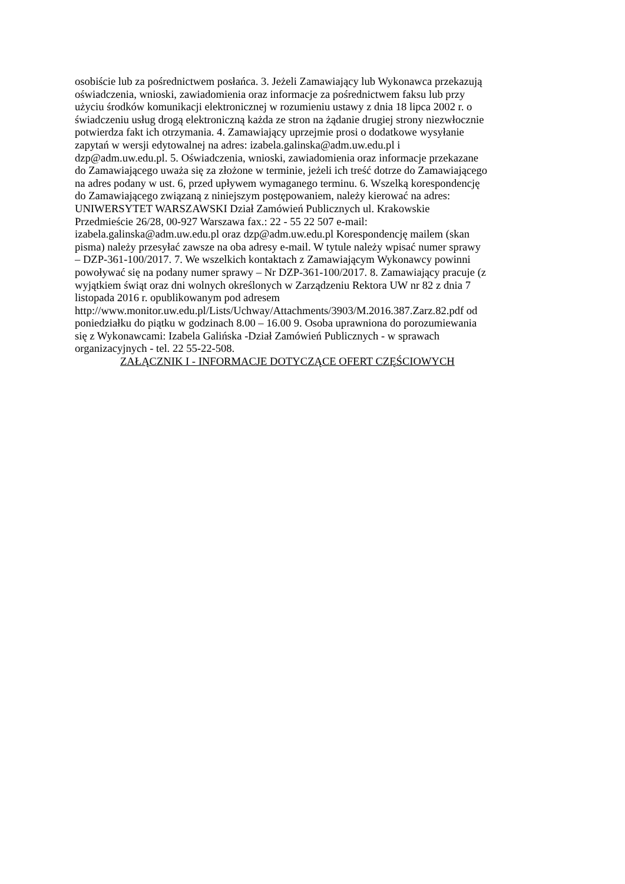osobiście lub za pośrednictwem posłańca. 3. Jeżeli Zamawiający lub Wykonawca przekazują
oświadczenia, wnioski, zawiadomienia oraz informacje za pośrednictwem faksu lub przy
użyciu środków komunikacji elektronicznej w rozumieniu ustawy z dnia 18 lipca 2002 r. o
świadczeniu usług drogą elektroniczną każda ze stron na żądanie drugiej strony niezwłocznie
potwierdza fakt ich otrzymania. 4. Zamawiający uprzejmie prosi o dodatkowe wysyłanie
zapytań w wersji edytowalnej na adres: izabela.galinska@adm.uw.edu.pl i
dzp@adm.uw.edu.pl. 5. Oświadczenia, wnioski, zawiadomienia oraz informacje przekazane
do Zamawiającego uważa się za złożone w terminie, jeżeli ich treść dotrze do Zamawiającego
na adres podany w ust. 6, przed upływem wymaganego terminu. 6. Wszelką korespondencję
do Zamawiającego związaną z niniejszym postępowaniem, należy kierować na adres:
UNIWERSYTET WARSZAWSKI Dział Zamówień Publicznych ul. Krakowskie
Przedmieście 26/28, 00-927 Warszawa fax.: 22 - 55 22 507 e-mail:
izabela.galinska@adm.uw.edu.pl oraz dzp@adm.uw.edu.pl Korespondencję mailem (skan
pisma) należy przesyłać zawsze na oba adresy e-mail. W tytule należy wpisać numer sprawy
– DZP-361-100/2017. 7. We wszelkich kontaktach z Zamawiającym Wykonawcy powinni
powoływać się na podany numer sprawy – Nr DZP-361-100/2017. 8. Zamawiający pracuje (z
wyjątkiem świąt oraz dni wolnych określonych w Zarządzeniu Rektora UW nr 82 z dnia 7
listopada 2016 r. opublikowanym pod adresem
http://www.monitor.uw.edu.pl/Lists/Uchway/Attachments/3903/M.2016.387.Zarz.82.pdf od
poniedziałku do piątku w godzinach 8.00 – 16.00 9. Osoba uprawniona do porozumiewania
się z Wykonawcami: Izabela Galińska -Dział Zamówień Publicznych - w sprawach
organizacyjnych - tel. 22 55-22-508.
ZAŁĄCZNIK I - INFORMACJE DOTYCZĄCE OFERT CZĘŚCIOWYCH